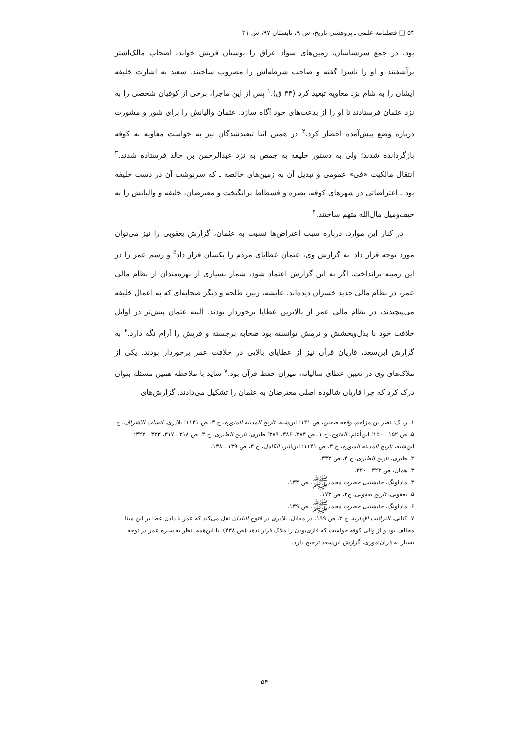۵۴ □ فصلنامه علمی ـ پژوهشی تاریخ، س ۹، تابستان ۹۷، ش ۳۱
بود، در جمع سرشناسان، زمین‌های سواد عراق را بوستان قریش خواند، اصحاب مالک‌اشتر برآشفتند و او را ناسزا گفته و صاحب شرطه‌اش را مضروب ساختند. سعید به اشارت خلیفه ایشان را به شام نزد معاویه تبعید کرد (۳۳ ق).<sup>۱</sup> پس از این ماجرا، برخی از کوفیان شخصی را به نزد عثمان فرستادند تا او را از بدعت‌های خود آگاه سازد. عثمان والیانش را برای شور و مشورت درباره وضع پیش‌آمده احضار کرد.<sup>۲</sup> در همین اثنا تبعیدشدگان نیز به خواست معاویه به کوفه بازگردانده شدند؛ ولی به دستور خلیفه به حِمص به نزد عبدالرحمن بن خالد فرستاده شدند.<sup>۳</sup> انتقال مالکیت «فی» عمومی و تبدیل آن به زمین‌های خالصه ـ که سرنوشت آن در دست خلیفه بود ـ اعتراضاتی در شهرهای کوفه، بصره و فسطاط برانگیخت و معترضان، خلیفه و والیانش را به حیف‌ومیل مال‌الله متهم ساختند.<sup>۴</sup>
در کنار این موارد، درباره سبب اعتراض‌ها نسبت به عثمان، گزارش یعقوبی را نیز می‌توان مورد توجه قرار داد. به گزارش وی، عثمان عطایای مردم را یکسان قرار داد<sup>۵</sup> و رسم عمر را در این زمینه برانداخت. اگر به این گزارش اعتماد شود، شمار بسیاری از بهره‌مندان از نظام مالی عمر، در نظام مالی جدید خسران دیده‌اند. عایشه، زبیر، طلحه و دیگر صحابه‌ای که به اعمال خلیفه می‌پیچیدند، در نظام مالی عمر از بالاترین عطایا برخوردار بودند. البته عثمان پیش‌تر در اوایل خلافت خود با بذل‌وبخشش و نرمش توانسته بود صحابه برجسته و قریش را آرام نگه دارد.<sup>۶</sup> به گزارش ابن‌سعد، قاریان قرآن نیز از عطایای بالایی در خلافت عمر برخوردار بودند. یکی از ملاک‌های وی در تعیین عطای سالیانه، میزان حفظ قرآن بود.<sup>۷</sup> شاید با ملاحظه همین مسئله بتوان درک کرد که چرا قاریان شالوده اصلی معترضان به عثمان را تشکیل می‌دادند. گزارش‌های
۱. ر. ک: نصر بن مزاحم، وقعه صفین، ص ۱۲۱؛ ابن‌شبه، تاریخ المدینه المنوره، ج ۳، ص ۱۱۴۱؛ بلاذری، انساب الاشراف، ج ۵، ص ۱۵۲ ـ ۱۵۰؛ ابن‌أعثم، الفتوح، ج ۱، ص ۳۸۴، ۳۸۶، ۳۸۹؛ طبری، تاریخ الطبری، ج ۴، ص ۳۱۸ ـ ۳۱۷، ۳۲۳ ـ ۳۲۲؛ ابن‌شبه، تاریخ المدینه المنوره، ج ۳، ص ۱۱۴۱؛ ابن‌اثیر، الکامل، ج ۳، ص ۱۳۹ ـ ۱۳۸.
۲. طبری، تاریخ الطبری، ج ۴، ص ۳۳۳.
۳. همان، ص ۳۲۲ ـ ۳۲۰.
۴. مادلونگ، جانشینی حضرت محمدﷺ، ص ۱۳۴.
۵. یعقوبی، تاریخ یعقوبی، ج۲، ص ۱۷۳.
۶. مادلونگ، جانشینی حضرت محمدﷺ، ص ۱۳۹.
۷. کتانی، التراتیب الإداریه، ج ۲، ص ۱۹۹. در مقابل، بلاذری در فتوح البلدان نقل می‌کند که عمر با دادن عطا بر این مبنا مخالف بود و از والی کوفه خواست که قاری‌بودن را ملاک قرار ندهد (ص ۴۳۸). با این‌همه، نظر به سیره عمر در توجه بسیار به قرآن‌آموزی، گزارش ابن‌سعد ترجیح دارد.
۵۴